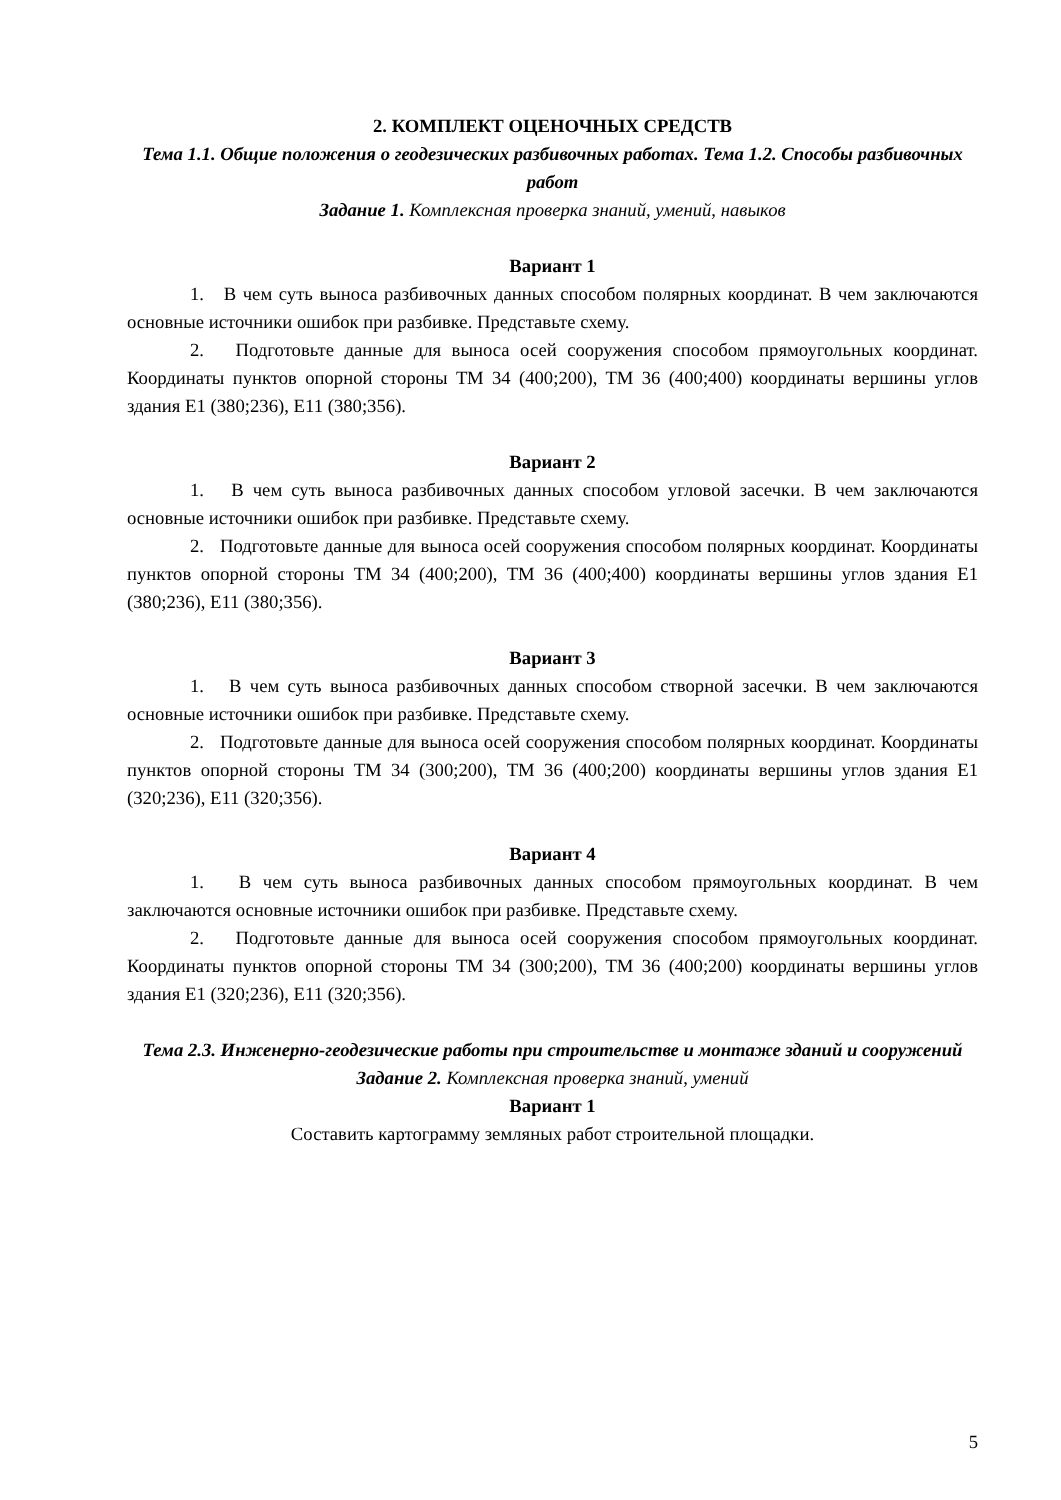2. КОМПЛЕКТ ОЦЕНОЧНЫХ СРЕДСТВ
Тема 1.1. Общие положения о геодезических разбивочных работах. Тема 1.2. Способы разбивочных работ
Задание 1. Комплексная проверка знаний, умений, навыков
Вариант 1
1. В чем суть выноса разбивочных данных способом полярных координат. В чем заключаются основные источники ошибок при разбивке. Представьте схему.
2. Подготовьте данные для выноса осей сооружения способом прямоугольных координат. Координаты пунктов опорной стороны ТМ 34 (400;200), ТМ 36 (400;400) координаты вершины углов здания Е1 (380;236), Е11 (380;356).
Вариант 2
1. В чем суть выноса разбивочных данных способом угловой засечки. В чем заключаются основные источники ошибок при разбивке. Представьте схему.
2. Подготовьте данные для выноса осей сооружения способом полярных координат. Координаты пунктов опорной стороны ТМ 34 (400;200), ТМ 36 (400;400) координаты вершины углов здания Е1 (380;236), Е11 (380;356).
Вариант 3
1. В чем суть выноса разбивочных данных способом створной засечки. В чем заключаются основные источники ошибок при разбивке. Представьте схему.
2. Подготовьте данные для выноса осей сооружения способом полярных координат. Координаты пунктов опорной стороны ТМ 34 (300;200), ТМ 36 (400;200) координаты вершины углов здания Е1 (320;236), Е11 (320;356).
Вариант 4
1. В чем суть выноса разбивочных данных способом прямоугольных координат. В чем заключаются основные источники ошибок при разбивке. Представьте схему.
2. Подготовьте данные для выноса осей сооружения способом прямоугольных координат. Координаты пунктов опорной стороны ТМ 34 (300;200), ТМ 36 (400;200) координаты вершины углов здания Е1 (320;236), Е11 (320;356).
Тема 2.3. Инженерно-геодезические работы при строительстве и монтаже зданий и сооружений
Задание 2. Комплексная проверка знаний, умений
Вариант 1
Составить картограмму земляных работ строительной площадки.
5